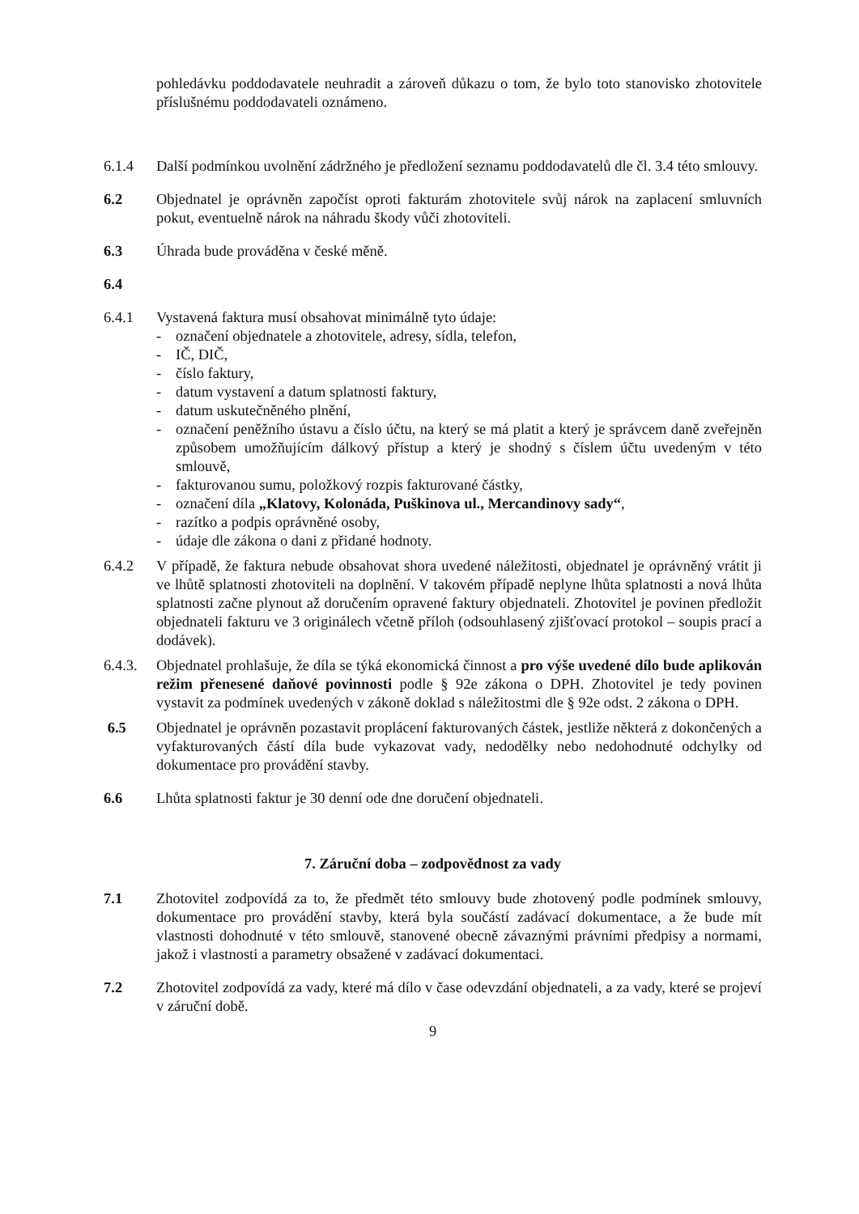pohledávku poddodavatele neuhradit a zároveň důkazu o tom, že bylo toto stanovisko zhotovitele příslušnému poddodavateli oznámeno.
6.1.4 Další podmínkou uvolnění zádržného je předložení seznamu poddodavatelů dle čl. 3.4 této smlouvy.
6.2 Objednatel je oprávněn započíst oproti fakturám zhotovitele svůj nárok na zaplacení smluvních pokut, eventuelně nárok na náhradu škody vůči zhotoviteli.
6.3 Úhrada bude prováděna v české měně.
6.4
6.4.1 Vystavená faktura musí obsahovat minimálně tyto údaje:
- označení objednatele a zhotovitele, adresy, sídla, telefon,
- IČ, DIČ,
- číslo faktury,
- datum vystavení a datum splatnosti faktury,
- datum uskutečněného plnění,
- označení peněžního ústavu a číslo účtu, na který se má platit a který je správcem daně zveřejněn způsobem umožňujícím dálkový přístup a který je shodný s číslem účtu uvedeným v této smlouvě,
- fakturovanou sumu, položkový rozpis fakturované částky,
- označení díla „Klatovy, Kolonáda, Puškinova ul., Mercandinovy sady“,
- razítko a podpis oprávněné osoby,
- údaje dle zákona o dani z přidané hodnoty.
6.4.2 V případě, že faktura nebude obsahovat shora uvedené náležitosti, objednatel je oprávněný vrátit ji ve lhůtě splatnosti zhotoviteli na doplnění. V takovém případě neplyne lhůta splatnosti a nová lhůta splatnosti začne plynout až doručením opravené faktury objednateli. Zhotovitel je povinen předložit objednateli fakturu ve 3 originálech včetně příloh (odsouhlasený zjišťovací protokol – soupis prací a dodávek).
6.4.3.
Objednatel prohlašuje, že díla se týká ekonomická činnost a pro výše uvedené dílo bude aplikován režim přenesené daňové povinnosti podle § 92e zákona o DPH. Zhotovitel je tedy povinen vystavit za podmínek uvedených v zákoně doklad s náležitostmi dle § 92e odst. 2 zákona o DPH.
6.5 Objednatel je oprávněn pozastavit proplácení fakturovaných částek, jestliže některá z dokončených a vyfakturovaných částí díla bude vykazovat vady, nedodělky nebo nedohodnuté odchylky od dokumentace pro provádění stavby.
6.6 Lhůta splatnosti faktur je 30 denní ode dne doručení objednateli.
7. Záruční doba – zodpovědnost za vady
7.1 Zhotovitel zodpovídá za to, že předmět této smlouvy bude zhotovený podle podmínek smlouvy, dokumentace pro provádění stavby, která byla součástí zadávací dokumentace, a že bude mít vlastnosti dohodnuté v této smlouvě, stanovené obecně závaznými právními předpisy a normami, jakož i vlastnosti a parametry obsažené v zadávací dokumentaci.
7.2 Zhotovitel zodpovídá za vady, které má dílo v čase odevzdání objednateli, a za vady, které se projeví v záruční době.
9